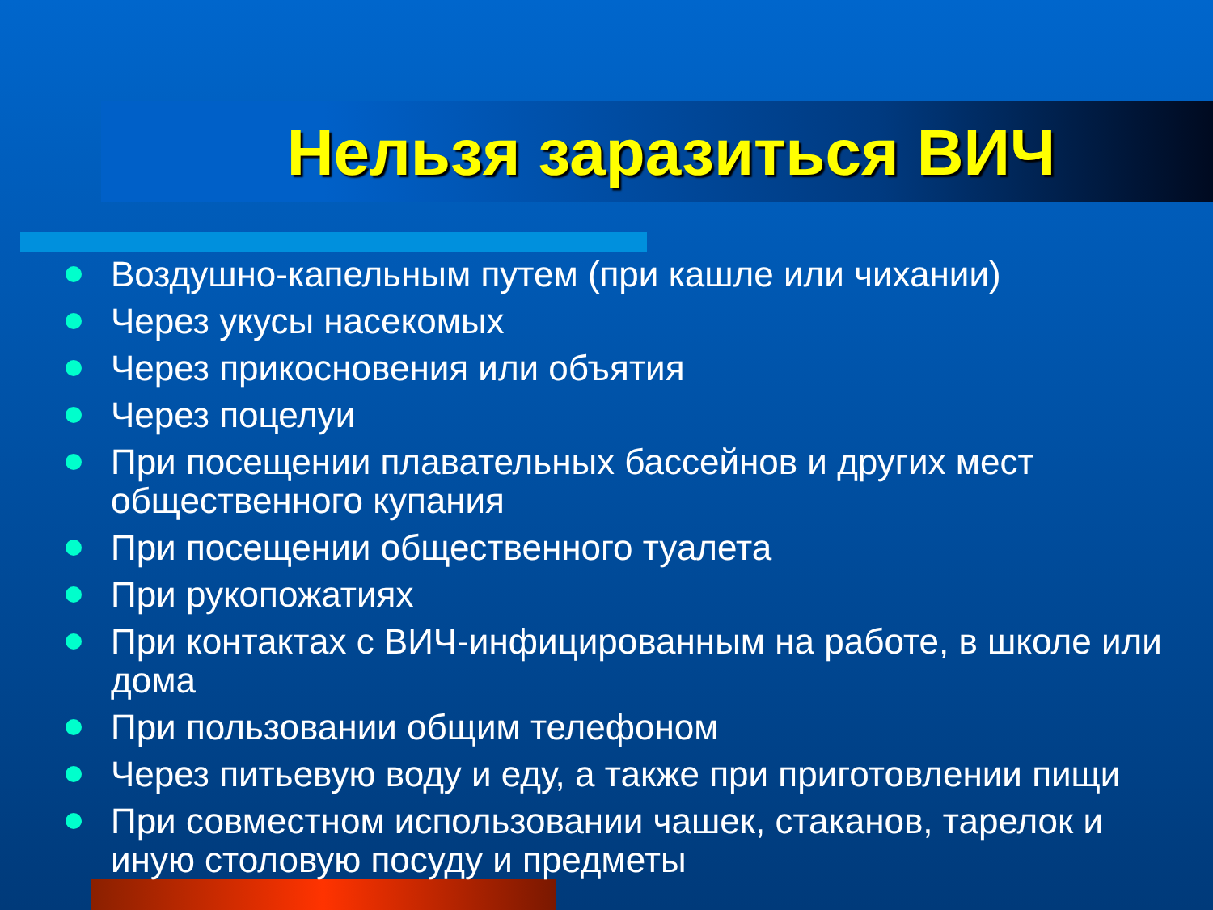Нельзя заразиться ВИЧ
Воздушно-капельным путем (при кашле или чихании)
Через укусы насекомых
Через прикосновения или объятия
Через поцелуи
При посещении плавательных бассейнов и других мест общественного купания
При посещении общественного туалета
При рукопожатиях
При контактах с ВИЧ-инфицированным на работе, в школе или дома
При пользовании общим телефоном
Через питьевую воду и еду, а также при приготовлении пищи
При совместном использовании чашек, стаканов, тарелок и иную столовую посуду и предметы